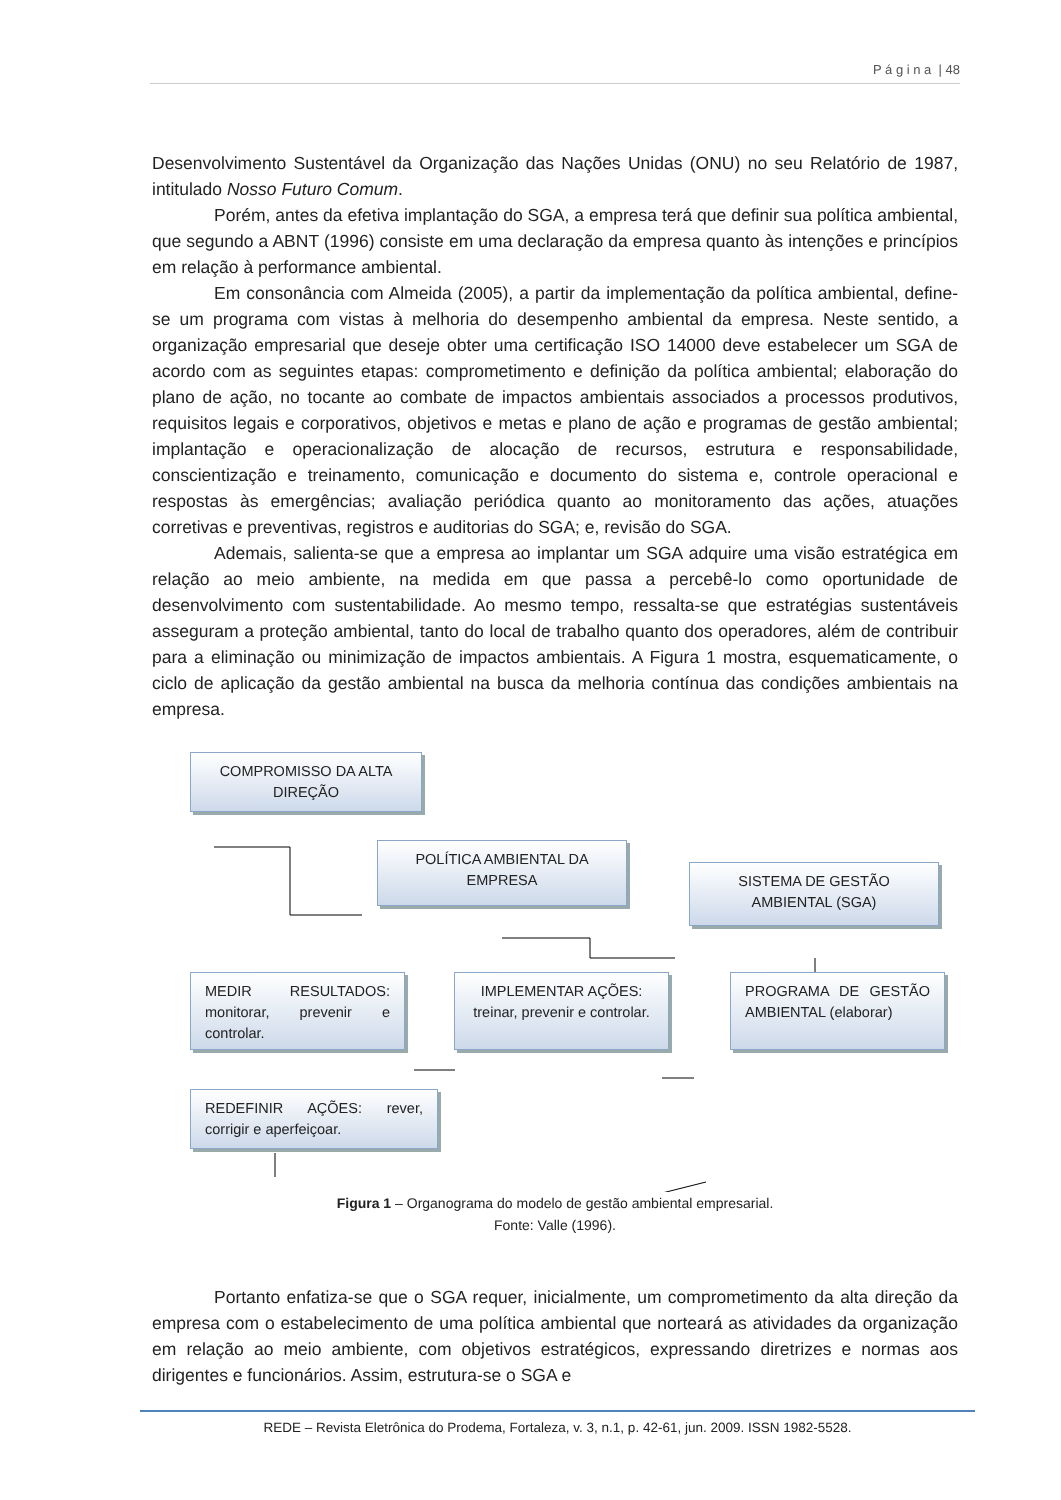P á g i n a | 48
Desenvolvimento Sustentável da Organização das Nações Unidas (ONU) no seu Relatório de 1987, intitulado Nosso Futuro Comum.
Porém, antes da efetiva implantação do SGA, a empresa terá que definir sua política ambiental, que segundo a ABNT (1996) consiste em uma declaração da empresa quanto às intenções e princípios em relação à performance ambiental.
Em consonância com Almeida (2005), a partir da implementação da política ambiental, define-se um programa com vistas à melhoria do desempenho ambiental da empresa. Neste sentido, a organização empresarial que deseje obter uma certificação ISO 14000 deve estabelecer um SGA de acordo com as seguintes etapas: comprometimento e definição da política ambiental; elaboração do plano de ação, no tocante ao combate de impactos ambientais associados a processos produtivos, requisitos legais e corporativos, objetivos e metas e plano de ação e programas de gestão ambiental; implantação e operacionalização de alocação de recursos, estrutura e responsabilidade, conscientização e treinamento, comunicação e documento do sistema e, controle operacional e respostas às emergências; avaliação periódica quanto ao monitoramento das ações, atuações corretivas e preventivas, registros e auditorias do SGA; e, revisão do SGA.
Ademais, salienta-se que a empresa ao implantar um SGA adquire uma visão estratégica em relação ao meio ambiente, na medida em que passa a percebê-lo como oportunidade de desenvolvimento com sustentabilidade. Ao mesmo tempo, ressalta-se que estratégias sustentáveis asseguram a proteção ambiental, tanto do local de trabalho quanto dos operadores, além de contribuir para a eliminação ou minimização de impactos ambientais. A Figura 1 mostra, esquematicamente, o ciclo de aplicação da gestão ambiental na busca da melhoria contínua das condições ambientais na empresa.
COMPROMISSO DA ALTA DIREÇÃO
POLÍTICA AMBIENTAL DA EMPRESA
SISTEMA DE GESTÃO AMBIENTAL (SGA)
MEDIR RESULTADOS: monitorar, prevenir e controlar.
IMPLEMENTAR AÇÕES: treinar, prevenir e controlar.
PROGRAMA DE GESTÃO AMBIENTAL (elaborar)
REDEFINIR AÇÕES: rever, corrigir e aperfeiçoar.
Figura 1 – Organograma do modelo de gestão ambiental empresarial.
Fonte: Valle (1996).
Portanto enfatiza-se que o SGA requer, inicialmente, um comprometimento da alta direção da empresa com o estabelecimento de uma política ambiental que norteará as atividades da organização em relação ao meio ambiente, com objetivos estratégicos, expressando diretrizes e normas aos dirigentes e funcionários. Assim, estrutura-se o SGA e
REDE – Revista Eletrônica do Prodema, Fortaleza, v. 3, n.1, p. 42-61, jun. 2009. ISSN 1982-5528.